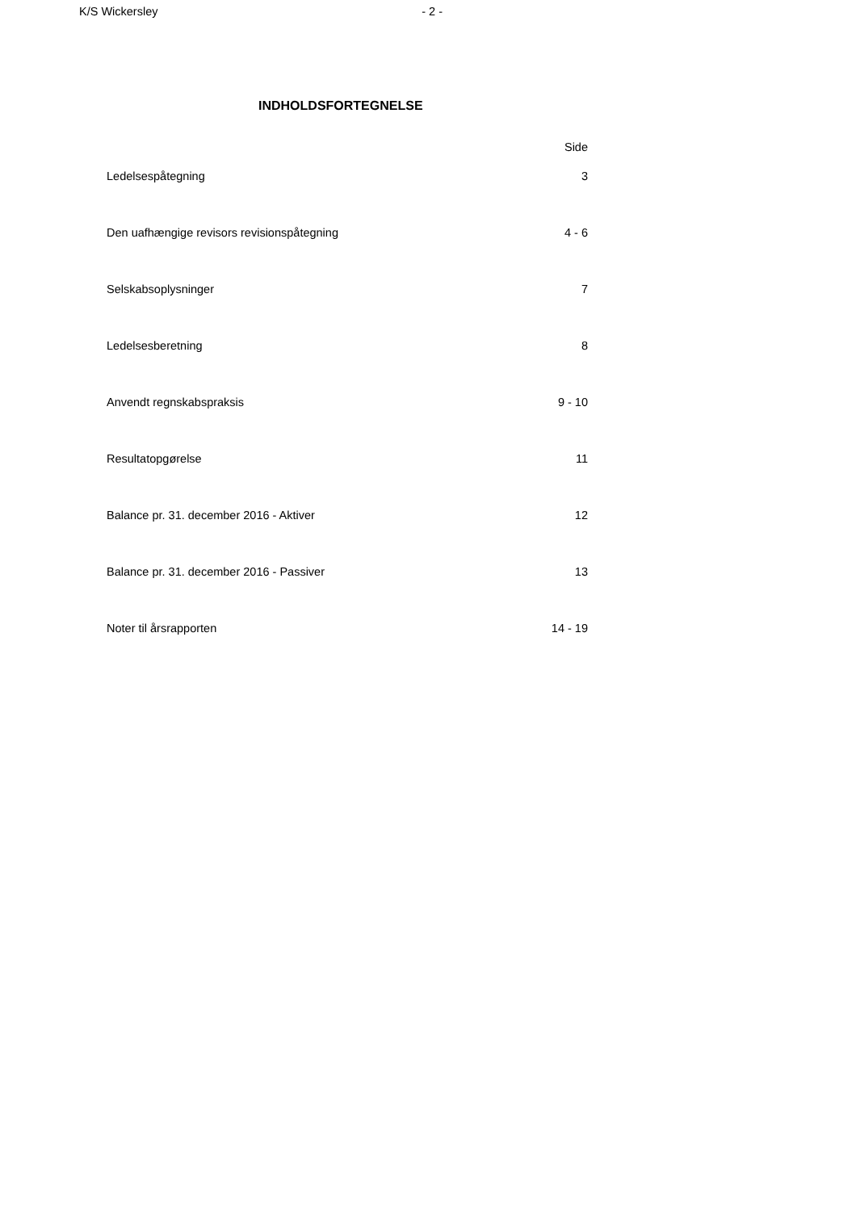K/S Wickersley - 2 -
INDHOLDSFORTEGNELSE
| | Side |
| Ledelsespåtegning | 3 |
| Den uafhængige revisors revisionspåtegning | 4 - 6 |
| Selskabsoplysninger | 7 |
| Ledelsesberetning | 8 |
| Anvendt regnskabspraksis | 9 - 10 |
| Resultatopgørelse | 11 |
| Balance pr. 31. december 2016 - Aktiver | 12 |
| Balance pr. 31. december 2016 - Passiver | 13 |
| Noter til årsrapporten | 14 - 19 |